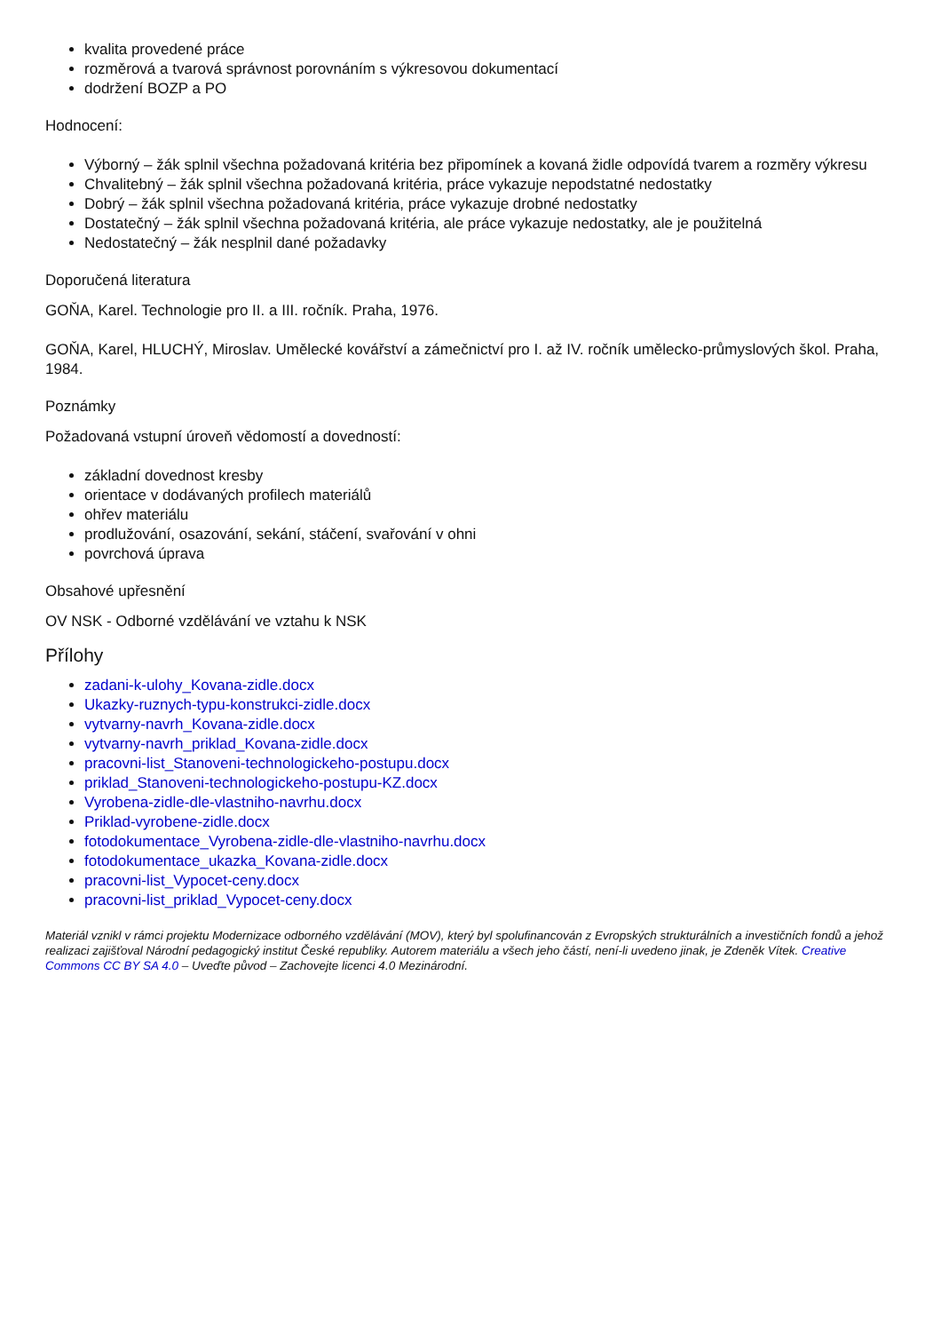kvalita provedené práce
rozměrová a tvarová správnost porovnáním s výkresovou dokumentací
dodržení BOZP a PO
Hodnocení:
Výborný – žák splnil všechna požadovaná kritéria bez připomínek a kovaná židle odpovídá tvarem a rozměry výkresu
Chvalitebný – žák splnil všechna požadovaná kritéria, práce vykazuje nepodstatné nedostatky
Dobrý – žák splnil všechna požadovaná kritéria, práce vykazuje drobné nedostatky
Dostatečný – žák splnil všechna požadovaná kritéria, ale práce vykazuje nedostatky, ale je použitelná
Nedostatečný – žák nesplnil dané požadavky
Doporučená literatura
GOŇA, Karel. Technologie pro II. a III. ročník. Praha, 1976.
GOŇA, Karel, HLUCHÝ, Miroslav. Umělecké kovářství a zámečnictví pro I. až IV. ročník umělecko-průmyslových škol. Praha, 1984.
Poznámky
Požadovaná vstupní úroveň vědomostí a dovedností:
základní dovednost kresby
orientace v dodávaných profilech materiálů
ohřev materiálu
prodlužování, osazování, sekání, stáčení, svařování v ohni
povrchová úprava
Obsahové upřesnění
OV NSK - Odborné vzdělávání ve vztahu k NSK
Přílohy
zadani-k-ulohy_Kovana-zidle.docx
Ukazky-ruznych-typu-konstrukci-zidle.docx
vytvarny-navrh_Kovana-zidle.docx
vytvarny-navrh_priklad_Kovana-zidle.docx
pracovni-list_Stanoveni-technologickeho-postupu.docx
priklad_Stanoveni-technologickeho-postupu-KZ.docx
Vyrobena-zidle-dle-vlastniho-navrhu.docx
Priklad-vyrobene-zidle.docx
fotodokumentace_Vyrobena-zidle-dle-vlastniho-navrhu.docx
fotodokumentace_ukazka_Kovana-zidle.docx
pracovni-list_Vypocet-ceny.docx
pracovni-list_priklad_Vypocet-ceny.docx
Materiál vznikl v rámci projektu Modernizace odborného vzdělávání (MOV), který byl spolufinancován z Evropských strukturálních a investičních fondů a jehož realizaci zajišťoval Národní pedagogický institut České republiky. Autorem materiálu a všech jeho částí, není-li uvedeno jinak, je Zdeněk Vítek. Creative Commons CC BY SA 4.0 – Uveďte původ – Zachovejte licenci 4.0 Mezinárodní.